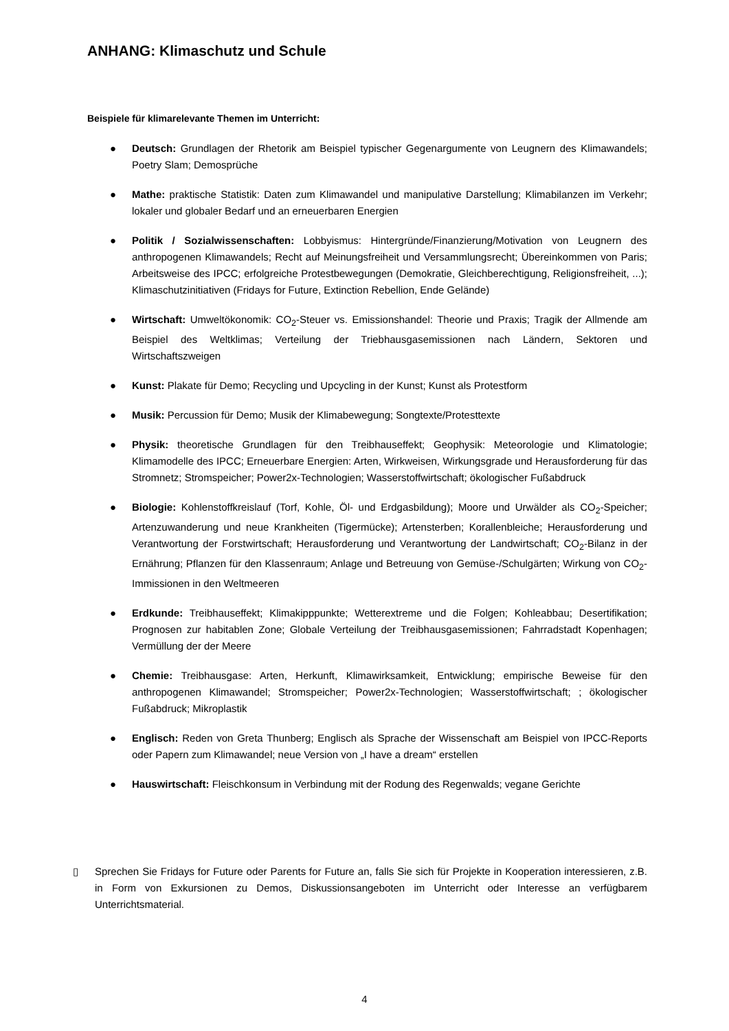ANHANG: Klimaschutz und Schule
Beispiele für klimarelevante Themen im Unterricht:
● Deutsch: Grundlagen der Rhetorik am Beispiel typischer Gegenargumente von Leugnern des Klimawandels; Poetry Slam; Demosprüche
● Mathe: praktische Statistik: Daten zum Klimawandel und manipulative Darstellung; Klimabilanzen im Verkehr; lokaler und globaler Bedarf und an erneuerbaren Energien
● Politik / Sozialwissenschaften: Lobbyismus: Hintergründe/Finanzierung/Motivation von Leugnern des anthropogenen Klimawandels; Recht auf Meinungsfreiheit und Versammlungsrecht; Übereinkommen von Paris; Arbeitsweise des IPCC; erfolgreiche Protestbewegungen (Demokratie, Gleichberechtigung, Religionsfreiheit, ...); Klimaschutzinitiativen (Fridays for Future, Extinction Rebellion, Ende Gelände)
● Wirtschaft: Umweltökonomik: CO<sub>2</sub>-Steuer vs. Emissionshandel: Theorie und Praxis; Tragik der Allmende am Beispiel des Weltklimas; Verteilung der Triebhausgasemissionen nach Ländern, Sektoren und Wirtschaftszweigen
● Kunst: Plakate für Demo; Recycling und Upcycling in der Kunst; Kunst als Protestform
● Musik: Percussion für Demo; Musik der Klimabewegung; Songtexte/Protesttexte
● Physik: theoretische Grundlagen für den Treibhauseffekt; Geophysik: Meteorologie und Klimatologie; Klimamodelle des IPCC; Erneuerbare Energien: Arten, Wirkweisen, Wirkungsgrade und Herausforderung für das Stromnetz; Stromspeicher; Power2x-Technologien; Wasserstoffwirtschaft; ökologischer Fußabdruck
● Biologie: Kohlenstoffkreislauf (Torf, Kohle, Öl- und Erdgasbildung); Moore und Urwälder als CO<sub>2</sub>-Speicher; Artenzuwanderung und neue Krankheiten (Tigermücke); Artensterben; Korallenbleiche; Herausforderung und Verantwortung der Forstwirtschaft; Herausforderung und Verantwortung der Landwirtschaft; CO<sub>2</sub>-Bilanz in der Ernährung; Pflanzen für den Klassenraum; Anlage und Betreuung von Gemüse-/Schulgärten; Wirkung von CO<sub>2</sub>-Immissionen in den Weltmeeren
● Erdkunde: Treibhauseffekt; Klimakipppunkte; Wetterextreme und die Folgen; Kohleabbau; Desertifikation; Prognosen zur habitablen Zone; Globale Verteilung der Treibhausgasemissionen; Fahrradstadt Kopenhagen; Vermüllung der der Meere
● Chemie: Treibhausgase: Arten, Herkunft, Klimawirksamkeit, Entwicklung; empirische Beweise für den anthropogenen Klimawandel; Stromspeicher; Power2x-Technologien; Wasserstoffwirtschaft; ; ökologischer Fußabdruck; Mikroplastik
● Englisch: Reden von Greta Thunberg; Englisch als Sprache der Wissenschaft am Beispiel von IPCC-Reports oder Papern zum Klimawandel; neue Version von „I have a dream“ erstellen
● Hauswirtschaft: Fleischkonsum in Verbindung mit der Rodung des Regenwalds; vegane Gerichte
▯ Sprechen Sie Fridays for Future oder Parents for Future an, falls Sie sich für Projekte in Kooperation interessieren, z.B. in Form von Exkursionen zu Demos, Diskussionsangeboten im Unterricht oder Interesse an verfügbarem Unterrichtsmaterial.
4